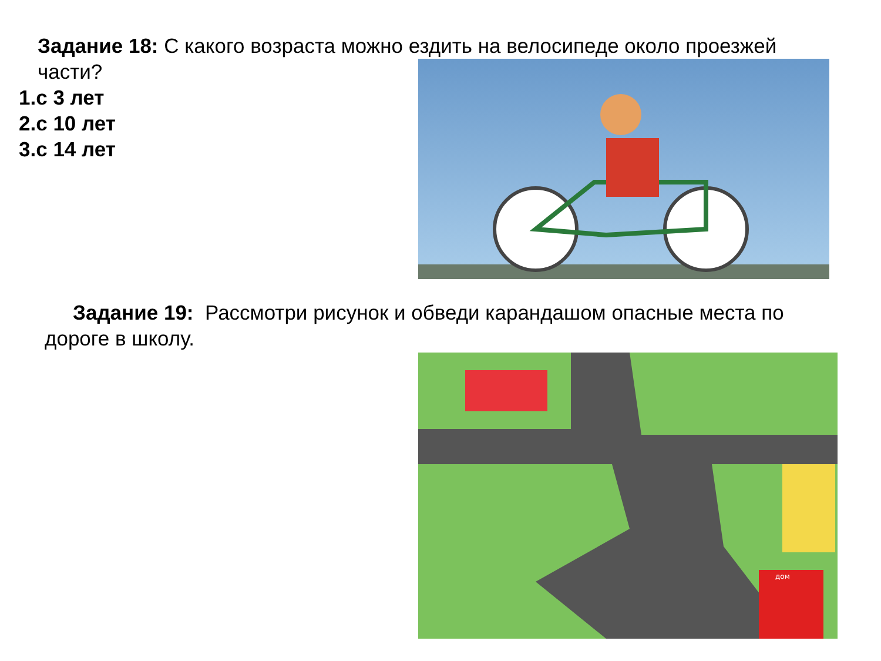Задание 18: С какого возраста можно ездить на велосипеде около проезжей
части?
1.с 3 лет
2.с 10 лет
3.с 14 лет
Задание 19: Рассмотри рисунок и обведи карандашом опасные места по
дороге в школу.
дом